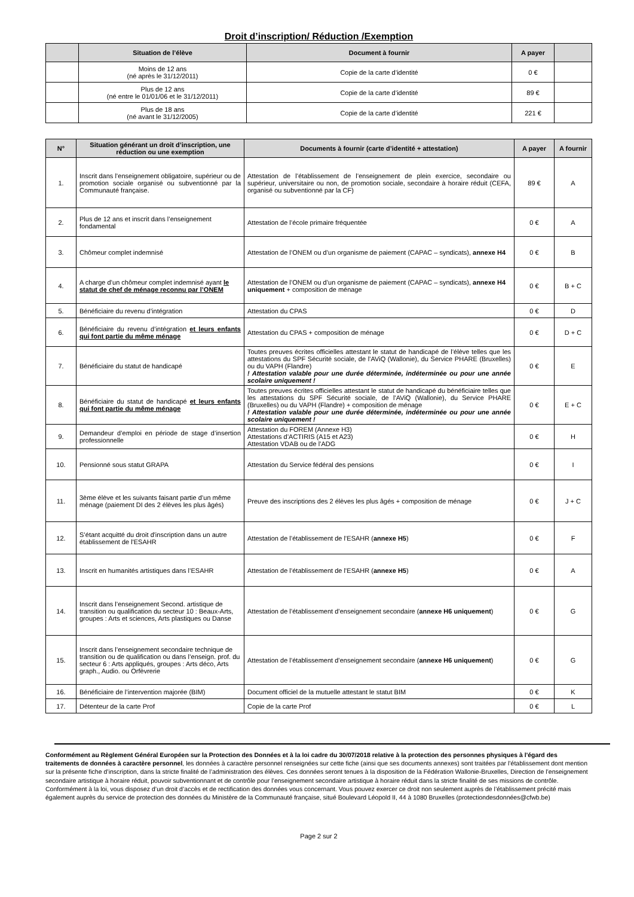Droit d’inscription/ Réduction /Exemption
| | Situation de l’élève | Document à fournir | A payer | |
| --- | --- | --- | --- | --- |
| | Moins de 12 ans (né après le 31/12/2011) | Copie de la carte d’identité | 0 € | |
| | Plus de 12 ans (né entre le 01/01/06 et le 31/12/2011) | Copie de la carte d’identité | 89 € | |
| | Plus de 18 ans (né avant le 31/12/2005) | Copie de la carte d’identité | 221 € | |
| N° | Situation générant un droit d’inscription, une réduction ou une exemption | Documents à fournir (carte d’identité + attestation) | A payer | A fournir |
| --- | --- | --- | --- | --- |
| 1. | Inscrit dans l’enseignement obligatoire, supérieur ou de promotion sociale organisé ou subventionné par la Communauté française. | Attestation de l’établissement de l’enseignement de plein exercice, secondaire ou supérieur, universitaire ou non, de promotion sociale, secondaire à horaire réduit (CEFA, organisé ou subventionné par la CF) | 89 € | A |
| 2. | Plus de 12 ans et inscrit dans l’enseignement fondamental | Attestation de l’école primaire fréquentée | 0 € | A |
| 3. | Chômeur complet indemnisé | Attestation de l’ONEM ou d’un organisme de paiement (CAPAC – syndicats), annexe H4 | 0 € | B |
| 4. | A charge d’un chômeur complet indemnisé ayant le statut de chef de ménage reconnu par l’ONEM | Attestation de l’ONEM ou d’un organisme de paiement (CAPAC – syndicats), annexe H4 uniquement + composition de ménage | 0 € | B + C |
| 5. | Bénéficiaire du revenu d’intégration | Attestation du CPAS | 0 € | D |
| 6. | Bénéficiaire du revenu d’intégration et leurs enfants qui font partie du même ménage | Attestation du CPAS + composition de ménage | 0 € | D + C |
| 7. | Bénéficiaire du statut de handicapé | Toutes preuves écrites officielles attestant le statut de handicapé de l’élève telles que les attestations du SPF Sécurité sociale, de l’AViQ (Wallonie), du Service PHARE (Bruxelles) ou du VAPH (Flandre) ! Attestation valable pour une durée déterminée, indéterminée ou pour une année scolaire uniquement ! | 0 € | E |
| 8. | Bénéficiaire du statut de handicapé et leurs enfants qui font partie du même ménage | Toutes preuves écrites officielles attestant le statut de handicapé du bénéficiaire telles que les attestations du SPF Sécurité sociale, de l’AViQ (Wallonie), du Service PHARE (Bruxelles) ou du VAPH (Flandre) + composition de ménage ! Attestation valable pour une durée déterminée, indéterminée ou pour une année scolaire uniquement ! | 0 € | E + C |
| 9. | Demandeur d’emploi en période de stage d’insertion professionnelle | Attestation du FOREM (Annexe H3) Attestations d’ACTIRIS (A15 et A23) Attestation VDAB ou de l’ADG | 0 € | H |
| 10. | Pensionné sous statut GRAPA | Attestation du Service fédéral des pensions | 0 € | I |
| 11. | 3ème élève et les suivants faisant partie d’un même ménage (paiement DI des 2 élèves les plus âgés) | Preuve des inscriptions des 2 élèves les plus âgés + composition de ménage | 0 € | J + C |
| 12. | S’étant acquitté du droit d'inscription dans un autre établissement de l'ESAHR | Attestation de l’établissement de l’ESAHR ( annexe H5 ) | 0 € | F |
| 13. | Inscrit en humanités artistiques dans l’ESAHR | Attestation de l’établissement de l’ESAHR ( annexe H5 ) | 0 € | A |
| 14. | Inscrit dans l’enseignement Second. artistique de transition ou qualification du secteur 10 : Beaux-Arts, groupes : Arts et sciences, Arts plastiques ou Danse | Attestation de l’établissement d’enseignement secondaire ( annexe H6 uniquement ) | 0 € | G |
| 15. | Inscrit dans l’enseignement secondaire technique de transition ou de qualification ou dans l’enseign. prof. du secteur 6 : Arts appliqués, groupes : Arts déco, Arts graph., Audio. ou Orfèvrerie | Attestation de l’établissement d’enseignement secondaire ( annexe H6 uniquement ) | 0 € | G |
| 16. | Bénéficiaire de l’intervention majorée (BIM) | Document officiel de la mutuelle attestant le statut BIM | 0 € | K |
| 17. | Détenteur de la carte Prof | Copie de la carte Prof | 0 € | L |
Conformément au Règlement Général Européen sur la Protection des Données et à la loi cadre du 30/07/2018 relative à la protection des personnes physiques à l'égard des traitements de données à caractère personnel, les données à caractère personnel renseignées sur cette fiche (ainsi que ses documents annexes) sont traitées par l’établissement dont mention sur la présente fiche d’inscription, dans la stricte finalité de l’administration des élèves. Ces données seront tenues à la disposition de la Fédération Wallonie-Bruxelles, Direction de l’enseignement secondaire artistique à horaire réduit, pouvoir subventionnant et de contrôle pour l’enseignement secondaire artistique à horaire réduit dans la stricte finalité de ses missions de contrôle. Conformément à la loi, vous disposez d’un droit d’accès et de rectification des données vous concernant. Vous pouvez exercer ce droit non seulement auprès de l’établissement précité mais également auprès du service de protection des données du Ministère de la Communauté française, situé Boulevard Léopold II, 44 à 1080 Bruxelles (protectiondesdonnées@cfwb.be)
Page 2 sur 2